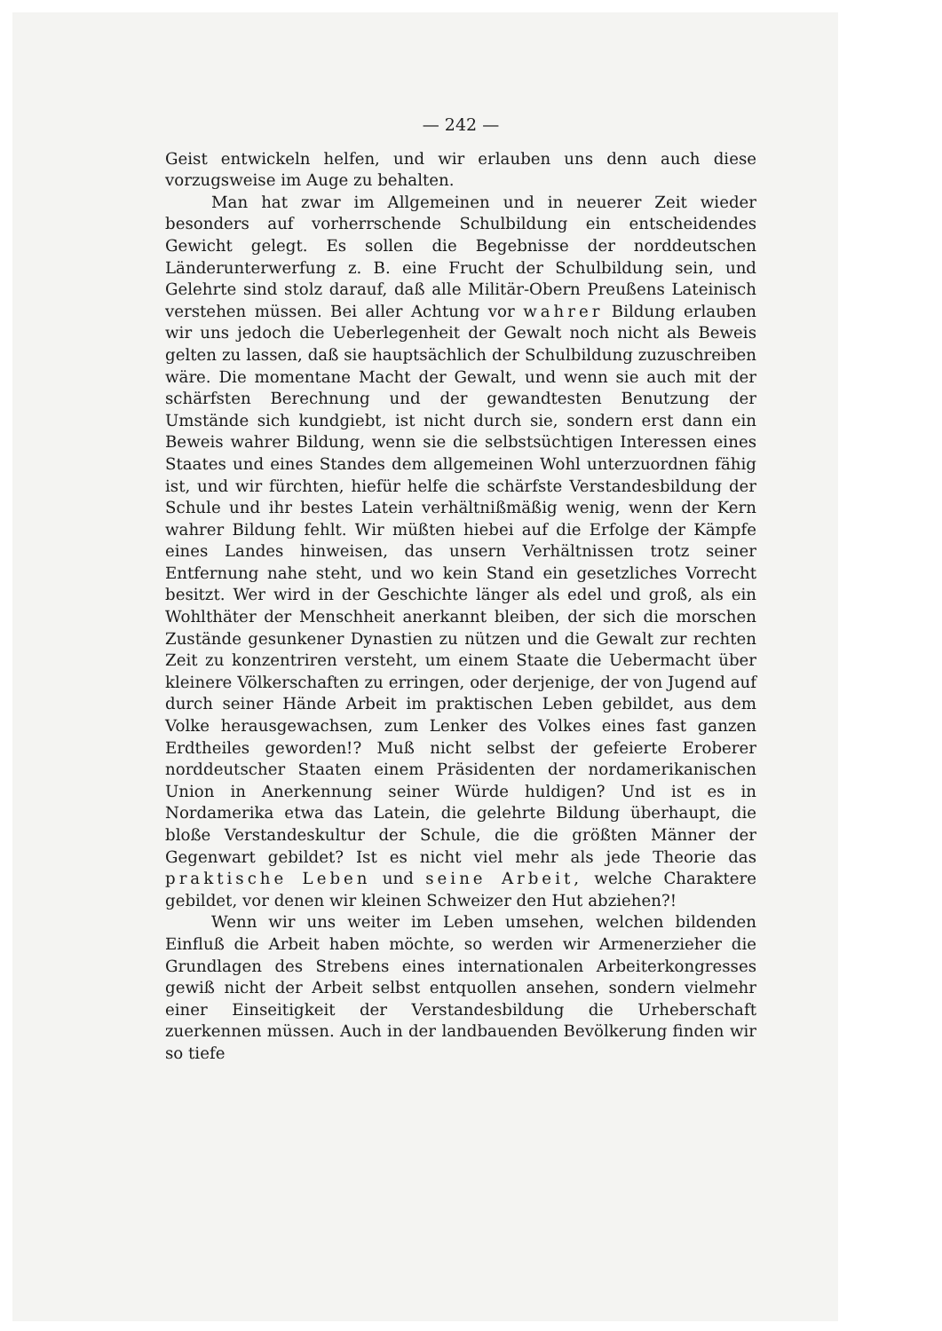— 242 —
Geist entwickeln helfen, und wir erlauben uns denn auch diese vorzugsweise im Auge zu behalten.
Man hat zwar im Allgemeinen und in neuerer Zeit wieder besonders auf vorherrschende Schulbildung ein entscheidendes Gewicht gelegt. Es sollen die Begebnisse der norddeutschen Länderunterwerfung z. B. eine Frucht der Schulbildung sein, und Gelehrte sind stolz darauf, daß alle Militär-Obern Preußens Lateinisch verstehen müssen. Bei aller Achtung vor wahrer Bildung erlauben wir uns jedoch die Ueberlegenheit der Gewalt noch nicht als Beweis gelten zu lassen, daß sie hauptsächlich der Schulbildung zuzuschreiben wäre. Die momentane Macht der Gewalt, und wenn sie auch mit der schärfsten Berechnung und der gewandtesten Benutzung der Umstände sich kundgiebt, ist nicht durch sie, sondern erst dann ein Beweis wahrer Bildung, wenn sie die selbstsüchtigen Interessen eines Staates und eines Standes dem allgemeinen Wohl unterzuordnen fähig ist, und wir fürchten, hiefür helfe die schärfste Verstandesbildung der Schule und ihr bestes Latein verhältnißmäßig wenig, wenn der Kern wahrer Bildung fehlt. Wir müßten hiebei auf die Erfolge der Kämpfe eines Landes hinweisen, das unsern Verhältnissen trotz seiner Entfernung nahe steht, und wo kein Stand ein gesetzliches Vorrecht besitzt. Wer wird in der Geschichte länger als edel und groß, als ein Wohlthäter der Menschheit anerkannt bleiben, der sich die morschen Zustände gesunkener Dynastien zu nützen und die Gewalt zur rechten Zeit zu konzentriren versteht, um einem Staate die Uebermacht über kleinere Völkerschaften zu erringen, oder derjenige, der von Jugend auf durch seiner Hände Arbeit im praktischen Leben gebildet, aus dem Volke herausgewachsen, zum Lenker des Volkes eines fast ganzen Erdtheiles geworden!? Muß nicht selbst der gefeierte Eroberer norddeutscher Staaten einem Präsidenten der nordamerikanischen Union in Anerkennung seiner Würde huldigen? Und ist es in Nordamerika etwa das Latein, die gelehrte Bildung überhaupt, die bloße Verstandeskultur der Schule, die die größten Männer der Gegenwart gebildet? Ist es nicht viel mehr als jede Theorie das praktische Leben und seine Arbeit, welche Charaktere gebildet, vor denen wir kleinen Schweizer den Hut abziehen?!
Wenn wir uns weiter im Leben umsehen, welchen bildenden Einfluß die Arbeit haben möchte, so werden wir Armenerzieher die Grundlagen des Strebens eines internationalen Arbeiterkongresses gewiß nicht der Arbeit selbst entquollen ansehen, sondern vielmehr einer Einseitigkeit der Verstandesbildung die Urheberschaft zuerkennen müssen. Auch in der landbauenden Bevölkerung finden wir so tiefe